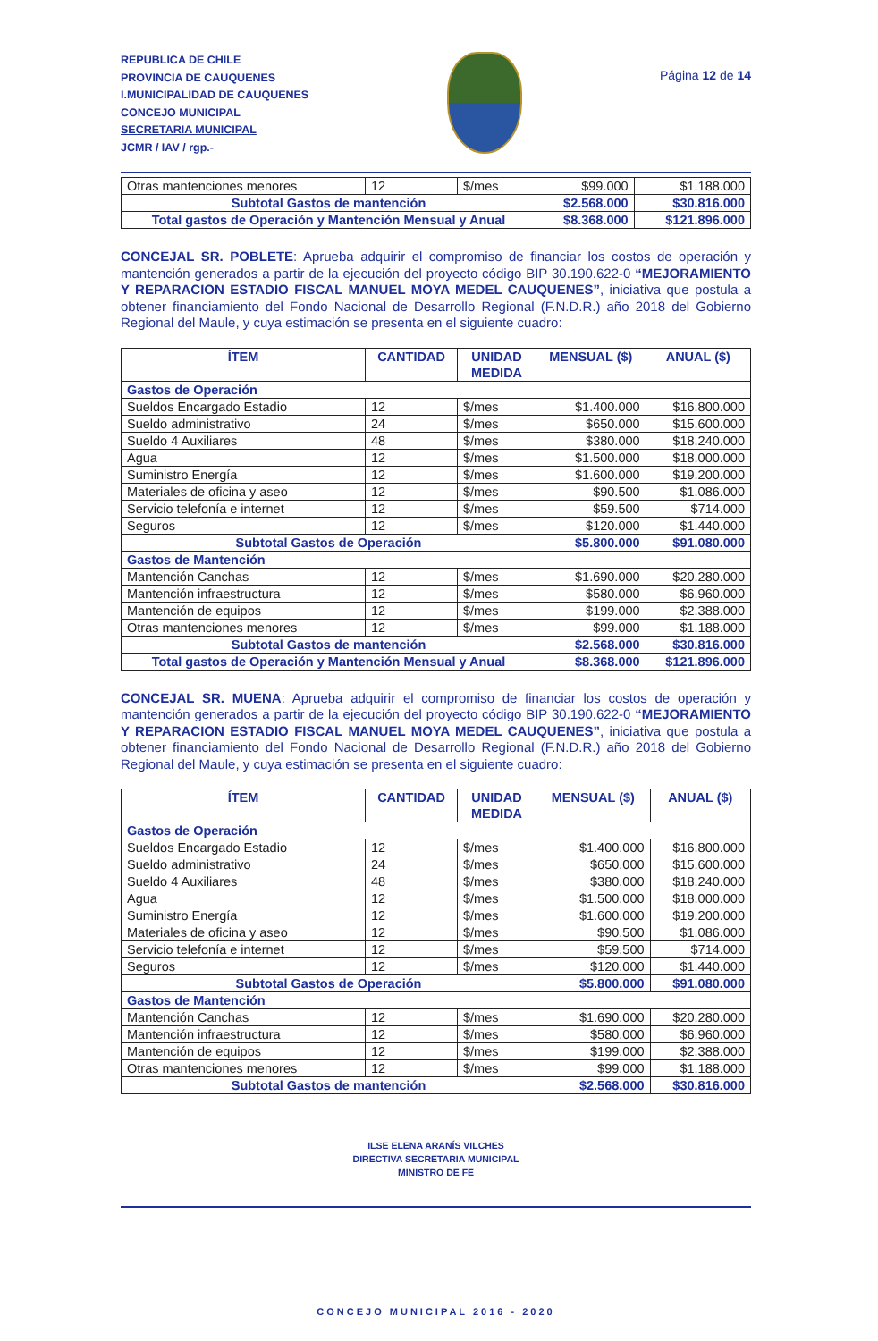REPUBLICA DE CHILE
PROVINCIA DE CAUQUENES
I.MUNICIPALIDAD DE CAUQUENES
CONCEJO MUNICIPAL
SECRETARIA MUNICIPAL
JCMR / IAV / rgp.-
Página 12 de 14
| Otras mantenciones menores | 12 | $/mes | $99.000 | $1.188.000 |
| Subtotal Gastos de mantención | | | $2.568.000 | $30.816.000 |
| Total gastos de Operación y Mantención Mensual y Anual | | | $8.368.000 | $121.896.000 |
CONCEJAL SR. POBLETE: Aprueba adquirir el compromiso de financiar los costos de operación y mantención generados a partir de la ejecución del proyecto código BIP 30.190.622-0 “MEJORAMIENTO Y REPARACION ESTADIO FISCAL MANUEL MOYA MEDEL CAUQUENES”, iniciativa que postula a obtener financiamiento del Fondo Nacional de Desarrollo Regional (F.N.D.R.) año 2018 del Gobierno Regional del Maule, y cuya estimación se presenta en el siguiente cuadro:
| ÍTEM | CANTIDAD | UNIDAD MEDIDA | MENSUAL ($) | ANUAL ($) |
| --- | --- | --- | --- | --- |
| Gastos de Operación | | | | |
| Sueldos Encargado Estadio | 12 | $/mes | $1.400.000 | $16.800.000 |
| Sueldo administrativo | 24 | $/mes | $650.000 | $15.600.000 |
| Sueldo 4 Auxiliares | 48 | $/mes | $380.000 | $18.240.000 |
| Agua | 12 | $/mes | $1.500.000 | $18.000.000 |
| Suministro Energía | 12 | $/mes | $1.600.000 | $19.200.000 |
| Materiales de oficina y aseo | 12 | $/mes | $90.500 | $1.086.000 |
| Servicio telefonía e internet | 12 | $/mes | $59.500 | $714.000 |
| Seguros | 12 | $/mes | $120.000 | $1.440.000 |
| Subtotal Gastos de Operación | | | $5.800.000 | $91.080.000 |
| Gastos de Mantención | | | | |
| Mantención Canchas | 12 | $/mes | $1.690.000 | $20.280.000 |
| Mantención infraestructura | 12 | $/mes | $580.000 | $6.960.000 |
| Mantención de equipos | 12 | $/mes | $199.000 | $2.388.000 |
| Otras mantenciones menores | 12 | $/mes | $99.000 | $1.188.000 |
| Subtotal Gastos de mantención | | | $2.568.000 | $30.816.000 |
| Total gastos de Operación y Mantención Mensual y Anual | | | $8.368.000 | $121.896.000 |
CONCEJAL SR. MUENA: Aprueba adquirir el compromiso de financiar los costos de operación y mantención generados a partir de la ejecución del proyecto código BIP 30.190.622-0 “MEJORAMIENTO Y REPARACION ESTADIO FISCAL MANUEL MOYA MEDEL CAUQUENES”, iniciativa que postula a obtener financiamiento del Fondo Nacional de Desarrollo Regional (F.N.D.R.) año 2018 del Gobierno Regional del Maule, y cuya estimación se presenta en el siguiente cuadro:
| ÍTEM | CANTIDAD | UNIDAD MEDIDA | MENSUAL ($) | ANUAL ($) |
| --- | --- | --- | --- | --- |
| Gastos de Operación | | | | |
| Sueldos Encargado Estadio | 12 | $/mes | $1.400.000 | $16.800.000 |
| Sueldo administrativo | 24 | $/mes | $650.000 | $15.600.000 |
| Sueldo 4 Auxiliares | 48 | $/mes | $380.000 | $18.240.000 |
| Agua | 12 | $/mes | $1.500.000 | $18.000.000 |
| Suministro Energía | 12 | $/mes | $1.600.000 | $19.200.000 |
| Materiales de oficina y aseo | 12 | $/mes | $90.500 | $1.086.000 |
| Servicio telefonía e internet | 12 | $/mes | $59.500 | $714.000 |
| Seguros | 12 | $/mes | $120.000 | $1.440.000 |
| Subtotal Gastos de Operación | | | $5.800.000 | $91.080.000 |
| Gastos de Mantención | | | | |
| Mantención Canchas | 12 | $/mes | $1.690.000 | $20.280.000 |
| Mantención infraestructura | 12 | $/mes | $580.000 | $6.960.000 |
| Mantención de equipos | 12 | $/mes | $199.000 | $2.388.000 |
| Otras mantenciones menores | 12 | $/mes | $99.000 | $1.188.000 |
| Subtotal Gastos de mantención | | | $2.568.000 | $30.816.000 |
ILSE ELENA ARANÍS VILCHES
DIRECTIVA SECRETARIA MUNICIPAL
MINISTRO DE FE
CONCEJO MUNICIPAL 2016 - 2020